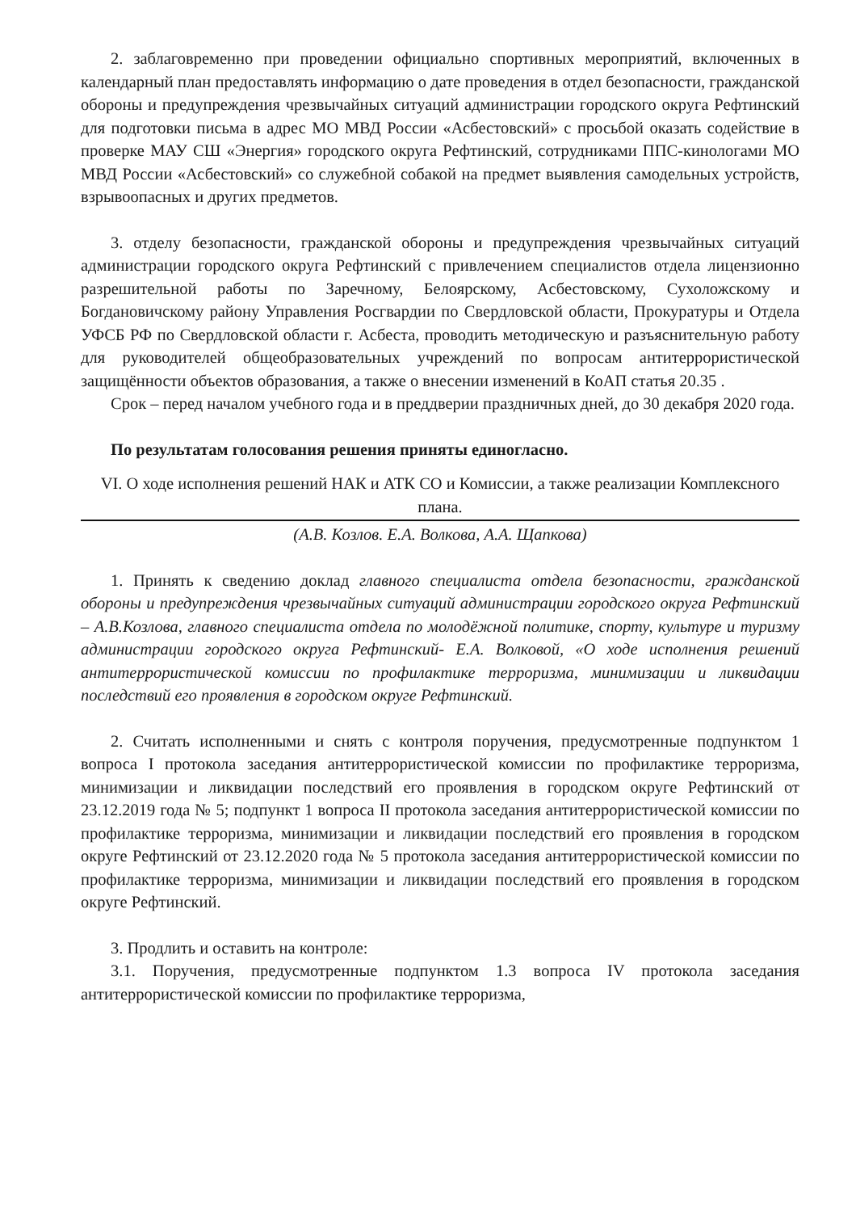2. заблаговременно при проведении официально спортивных мероприятий, включенных в календарный план предоставлять информацию о дате проведения в отдел безопасности, гражданской обороны и предупреждения чрезвычайных ситуаций администрации городского округа Рефтинский для подготовки письма в адрес МО МВД России «Асбестовский» с просьбой оказать содействие в проверке МАУ СШ «Энергия» городского округа Рефтинский, сотрудниками ППС-кинологами МО МВД России «Асбестовский» со служебной собакой на предмет выявления самодельных устройств, взрывоопасных и других предметов.
3. отделу безопасности, гражданской обороны и предупреждения чрезвычайных ситуаций администрации городского округа Рефтинский с привлечением специалистов отдела лицензионно разрешительной работы по Заречному, Белоярскому, Асбестовскому, Сухоложскому и Богдановичскому району Управления Росгвардии по Свердловской области, Прокуратуры и Отдела УФСБ РФ по Свердловской области г. Асбеста, проводить методическую и разъяснительную работу для руководителей общеобразовательных учреждений по вопросам антитеррористической защищённости объектов образования, а также о внесении изменений в КоАП статья 20.35 .
Срок – перед началом учебного года и в преддверии праздничных дней, до 30 декабря 2020 года.
По результатам голосования решения приняты единогласно.
VI. О ходе исполнения решений НАК и АТК СО и Комиссии, а также реализации Комплексного плана.
(А.В. Козлов. Е.А. Волкова, А.А. Щапкова)
1. Принять к сведению доклад главного специалиста отдела безопасности, гражданской обороны и предупреждения чрезвычайных ситуаций администрации городского округа Рефтинский – А.В.Козлова, главного специалиста отдела по молодёжной политике, спорту, культуре и туризму администрации городского округа Рефтинский- Е.А. Волковой, «О ходе исполнения решений антитеррористической комиссии по профилактике терроризма, минимизации и ликвидации последствий его проявления в городском округе Рефтинский.
2. Считать исполненными и снять с контроля поручения, предусмотренные подпунктом 1 вопроса I протокола заседания антитеррористической комиссии по профилактике терроризма, минимизации и ликвидации последствий его проявления в городском округе Рефтинский от 23.12.2019 года № 5; подпункт 1 вопроса II протокола заседания антитеррористической комиссии по профилактике терроризма, минимизации и ликвидации последствий его проявления в городском округе Рефтинский от 23.12.2020 года № 5 протокола заседания антитеррористической комиссии по профилактике терроризма, минимизации и ликвидации последствий его проявления в городском округе Рефтинский.
3. Продлить и оставить на контроле:
3.1. Поручения, предусмотренные подпунктом 1.3 вопроса IV протокола заседания антитеррористической комиссии по профилактике терроризма,